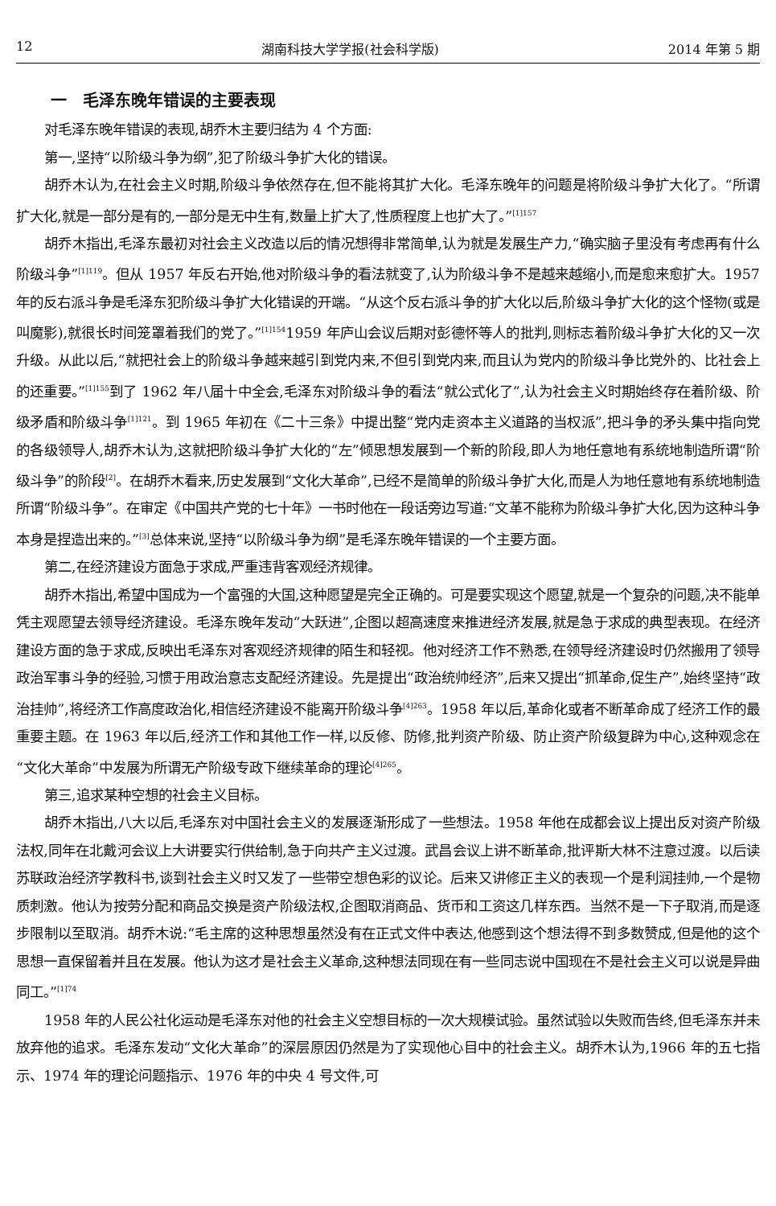12 湖南科技大学学报(社会科学版) 2014 年第 5 期
一　毛泽东晚年错误的主要表现
对毛泽东晚年错误的表现,胡乔木主要归结为 4 个方面:
第一,坚持“以阶级斗争为纲”,犯了阶级斗争扩大化的错误。
胡乔木认为,在社会主义时期,阶级斗争依然存在,但不能将其扩大化。毛泽东晚年的问题是将阶级斗争扩大化了。“所谓扩大化,就是一部分是有的,一部分是无中生有,数量上扩大了,性质程度上也扩大了。”<sup>[1]157</sup>
胡乔木指出,毛泽东最初对社会主义改造以后的情况想得非常简单,认为就是发展生产力,“确实脑子里没有考虑再有什么阶级斗争”<sup>[1]119</sup>。但从 1957 年反右开始,他对阶级斗争的看法就变了,认为阶级斗争不是越来越缩小,而是愈来愈扩大。1957 年的反右派斗争是毛泽东犯阶级斗争扩大化错误的开端。“从这个反右派斗争的扩大化以后,阶级斗争扩大化的这个怪物(或是叫魔影),就很长时间笼罩着我们的党了。”<sup>[1]154</sup>1959 年庐山会议后期对彭德怀等人的批判,则标志着阶级斗争扩大化的又一次升级。从此以后,“就把社会上的阶级斗争越来越引到党内来,不但引到党内来,而且认为党内的阶级斗争比党外的、比社会上的还重要。”<sup>[1]155</sup>到了 1962 年八届十中全会,毛泽东对阶级斗争的看法“就公式化了”,认为社会主义时期始终存在着阶级、阶级矛盾和阶级斗争<sup>[1]121</sup>。到 1965 年初在《二十三条》中提出整“党内走资本主义道路的当权派”,把斗争的矛头集中指向党的各级领导人,胡乔木认为,这就把阶级斗争扩大化的“左”倾思想发展到一个新的阶段,即人为地任意地有系统地制造所谓“阶级斗争”的阶段<sup>[2]</sup>。在胡乔木看来,历史发展到“文化大革命”,已经不是简单的阶级斗争扩大化,而是人为地任意地有系统地制造所谓“阶级斗争”。在审定《中国共产党的七十年》一书时他在一段话旁边写道:“文革不能称为阶级斗争扩大化,因为这种斗争本身是捏造出来的。”<sup>[3]</sup>总体来说,坚持“以阶级斗争为纲”是毛泽东晚年错误的一个主要方面。
第二,在经济建设方面急于求成,严重违背客观经济规律。
胡乔木指出,希望中国成为一个富强的大国,这种愿望是完全正确的。可是要实现这个愿望,就是一个复杂的问题,决不能单凭主观愿望去领导经济建设。毛泽东晚年发动“大跃进”,企图以超高速度来推进经济发展,就是急于求成的典型表现。在经济建设方面的急于求成,反映出毛泽东对客观经济规律的陌生和轻视。他对经济工作不熟悉,在领导经济建设时仍然搬用了领导政治军事斗争的经验,习惯于用政治意志支配经济建设。先是提出“政治统帅经济”,后来又提出“抓革命,促生产”,始终坚持“政治挂帅”,将经济工作高度政治化,相信经济建设不能离开阶级斗争<sup>[4]263</sup>。1958 年以后,革命化或者不断革命成了经济工作的最重要主题。在 1963 年以后,经济工作和其他工作一样,以反修、防修,批判资产阶级、防止资产阶级复辟为中心,这种观念在“文化大革命”中发展为所谓无产阶级专政下继续革命的理论<sup>[4]265</sup>。
第三,追求某种空想的社会主义目标。
胡乔木指出,八大以后,毛泽东对中国社会主义的发展逐渐形成了一些想法。1958 年他在成都会议上提出反对资产阶级法权,同年在北戴河会议上大讲要实行供给制,急于向共产主义过渡。武昌会议上讲不断革命,批评斯大林不注意过渡。以后读苏联政治经济学教科书,谈到社会主义时又发了一些带空想色彩的议论。后来又讲修正主义的表现一个是利润挂帅,一个是物质刺激。他认为按劳分配和商品交换是资产阶级法权,企图取消商品、货币和工资这几样东西。当然不是一下子取消,而是逐步限制以至取消。胡乔木说:“毛主席的这种思想虽然没有在正式文件中表达,他感到这个想法得不到多数赞成,但是他的这个思想一直保留着并且在发展。他认为这才是社会主义革命,这种想法同现在有一些同志说中国现在不是社会主义可以说是异曲同工。”<sup>[1]74</sup>
1958 年的人民公社化运动是毛泽东对他的社会主义空想目标的一次大规模试验。虽然试验以失败而告终,但毛泽东并未放弃他的追求。毛泽东发动“文化大革命”的深层原因仍然是为了实现他心目中的社会主义。胡乔木认为,1966 年的五七指示、1974 年的理论问题指示、1976 年的中央 4 号文件,可